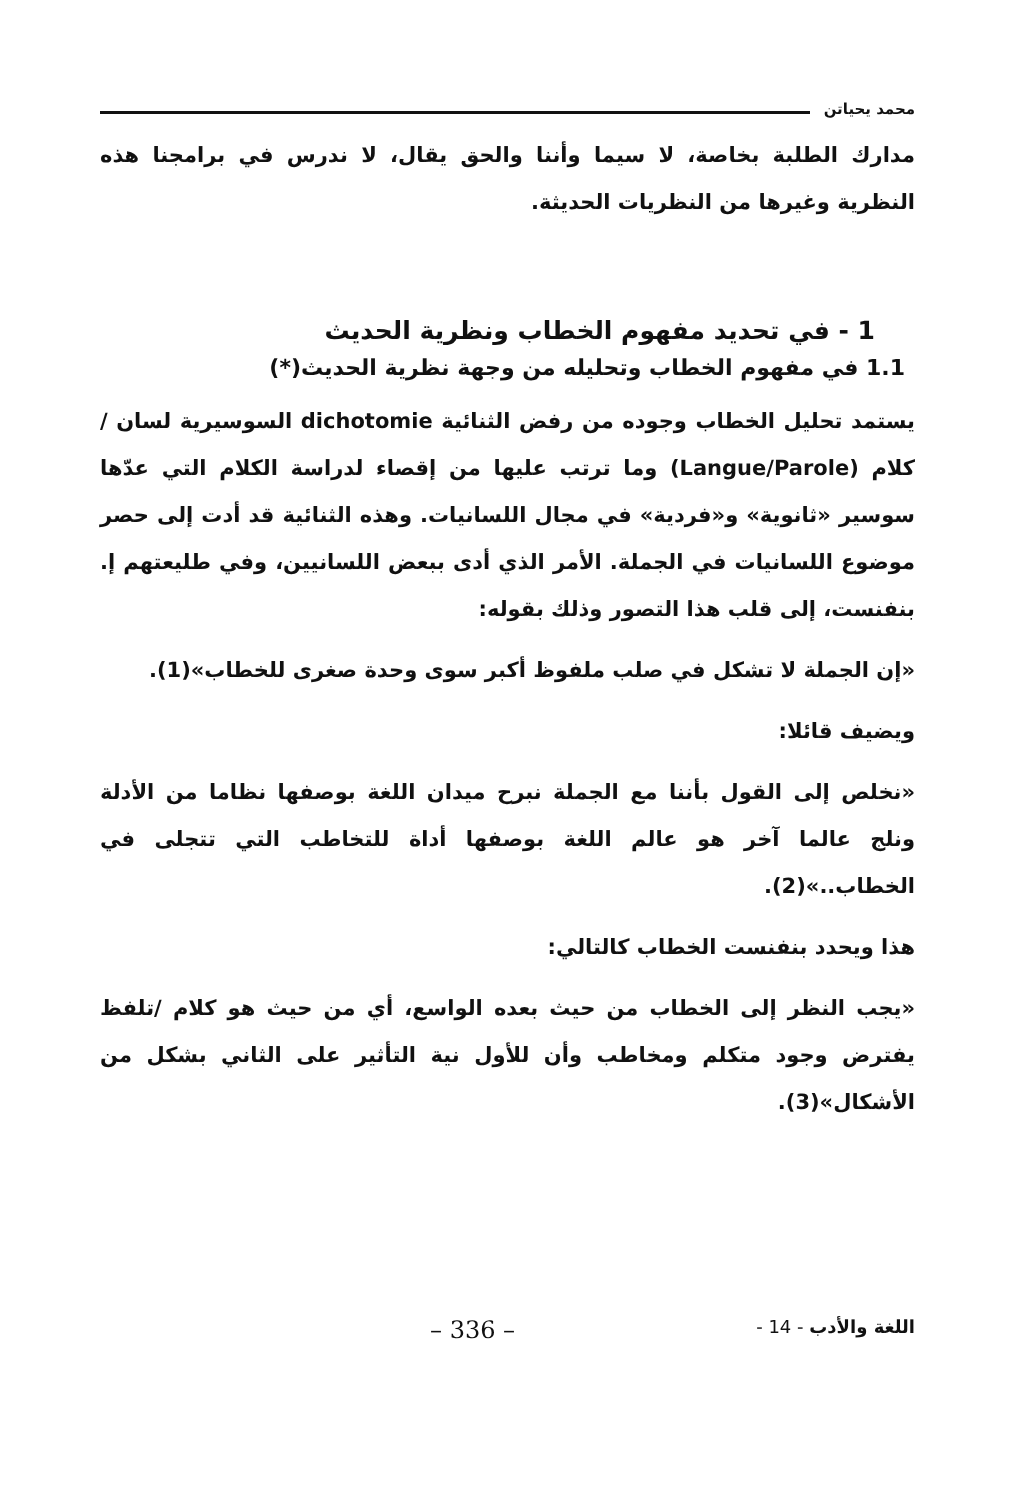محمد يحياتن
مدارك الطلبة بخاصة، لا سيما وأننا والحق يقال، لا ندرس في برامجنا هذه النظرية وغيرها من النظريات الحديثة.
1 - في تحديد مفهوم الخطاب ونظرية الحديث
1.1 في مفهوم الخطاب وتحليله من وجهة نظرية الحديث(*)
يستمد تحليل الخطاب وجوده من رفض الثنائية dichotomie السوسيرية لسان /كلام (Langue/Parole) وما ترتب عليها من إقصاء لدراسة الكلام التي عدّها سوسير «ثانوية» و«فردية» في مجال اللسانيات. وهذه الثنائية قد أدت إلى حصر موضوع اللسانيات في الجملة. الأمر الذي أدى ببعض اللسانيين، وفي طليعتهم إ. بنفنست، إلى قلب هذا التصور وذلك بقوله:
«إن الجملة لا تشكل في صلب ملفوظ أكبر سوى وحدة صغرى للخطاب»(1).
ويضيف قائلا:
«نخلص إلى القول بأننا مع الجملة نبرح ميدان اللغة بوصفها نظاما من الأدلة ونلج عالما آخر هو عالم اللغة بوصفها أداة للتخاطب التي تتجلى في الخطاب..»(2).
هذا ويحدد بنفنست الخطاب كالتالي:
«يجب النظر إلى الخطاب من حيث بعده الواسع، أي من حيث هو كلام /تلفظ يفترض وجود متكلم ومخاطب وأن للأول نية التأثير على الثاني بشكل من الأشكال»(3).
اللغة والأدب - 14 - – 336 –